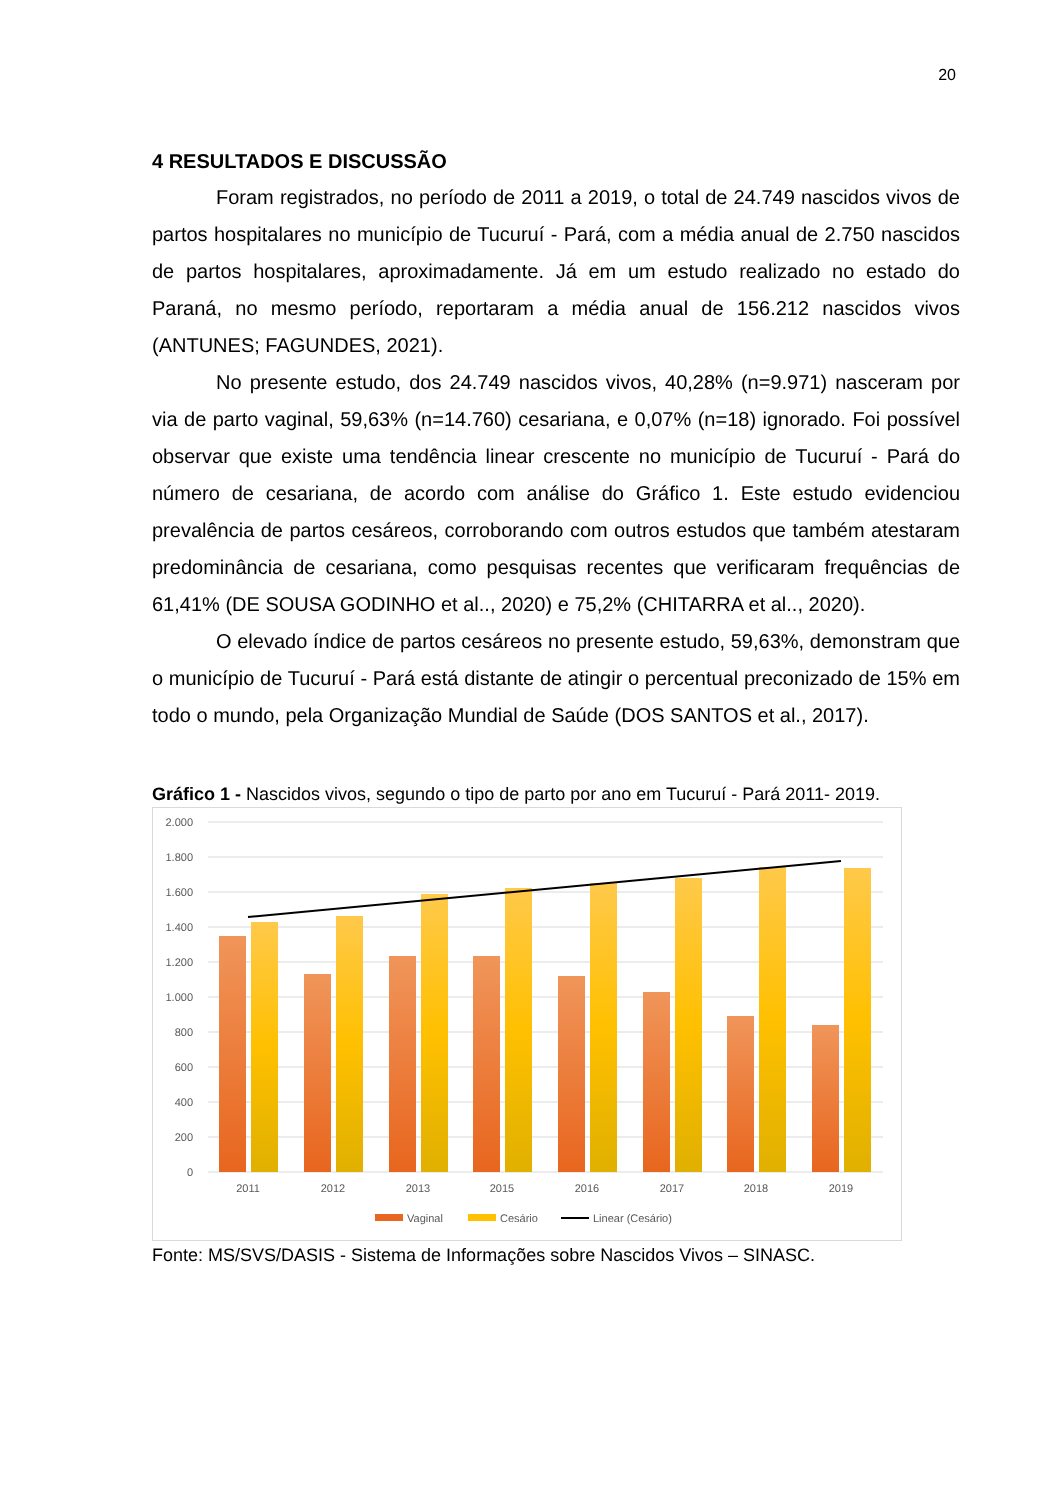20
4 RESULTADOS E DISCUSSÃO
Foram registrados, no período de 2011 a 2019, o total de 24.749 nascidos vivos de partos hospitalares no município de Tucuruí - Pará, com a média anual de 2.750 nascidos de partos hospitalares, aproximadamente. Já em um estudo realizado no estado do Paraná, no mesmo período, reportaram a média anual de 156.212 nascidos vivos (ANTUNES; FAGUNDES, 2021).
No presente estudo, dos 24.749 nascidos vivos, 40,28% (n=9.971) nasceram por via de parto vaginal, 59,63% (n=14.760) cesariana, e 0,07% (n=18) ignorado. Foi possível observar que existe uma tendência linear crescente no município de Tucuruí - Pará do número de cesariana, de acordo com análise do Gráfico 1. Este estudo evidenciou prevalência de partos cesáreos, corroborando com outros estudos que também atestaram predominância de cesariana, como pesquisas recentes que verificaram frequências de 61,41% (DE SOUSA GODINHO et al.., 2020) e 75,2% (CHITARRA et al.., 2020).
O elevado índice de partos cesáreos no presente estudo, 59,63%, demonstram que o município de Tucuruí - Pará está distante de atingir o percentual preconizado de 15% em todo o mundo, pela Organização Mundial de Saúde (DOS SANTOS et al., 2017).
Gráfico 1 - Nascidos vivos, segundo o tipo de parto por ano em Tucuruí - Pará 2011- 2019.
2.000
1.800
1.600
1.400
1.200
1.000
800
600
400
200
0
2011
2012
2013
2015
2016
2017
2018
2019
Vaginal
Cesário
Linear (Cesário)
Fonte: MS/SVS/DASIS - Sistema de Informações sobre Nascidos Vivos – SINASC.